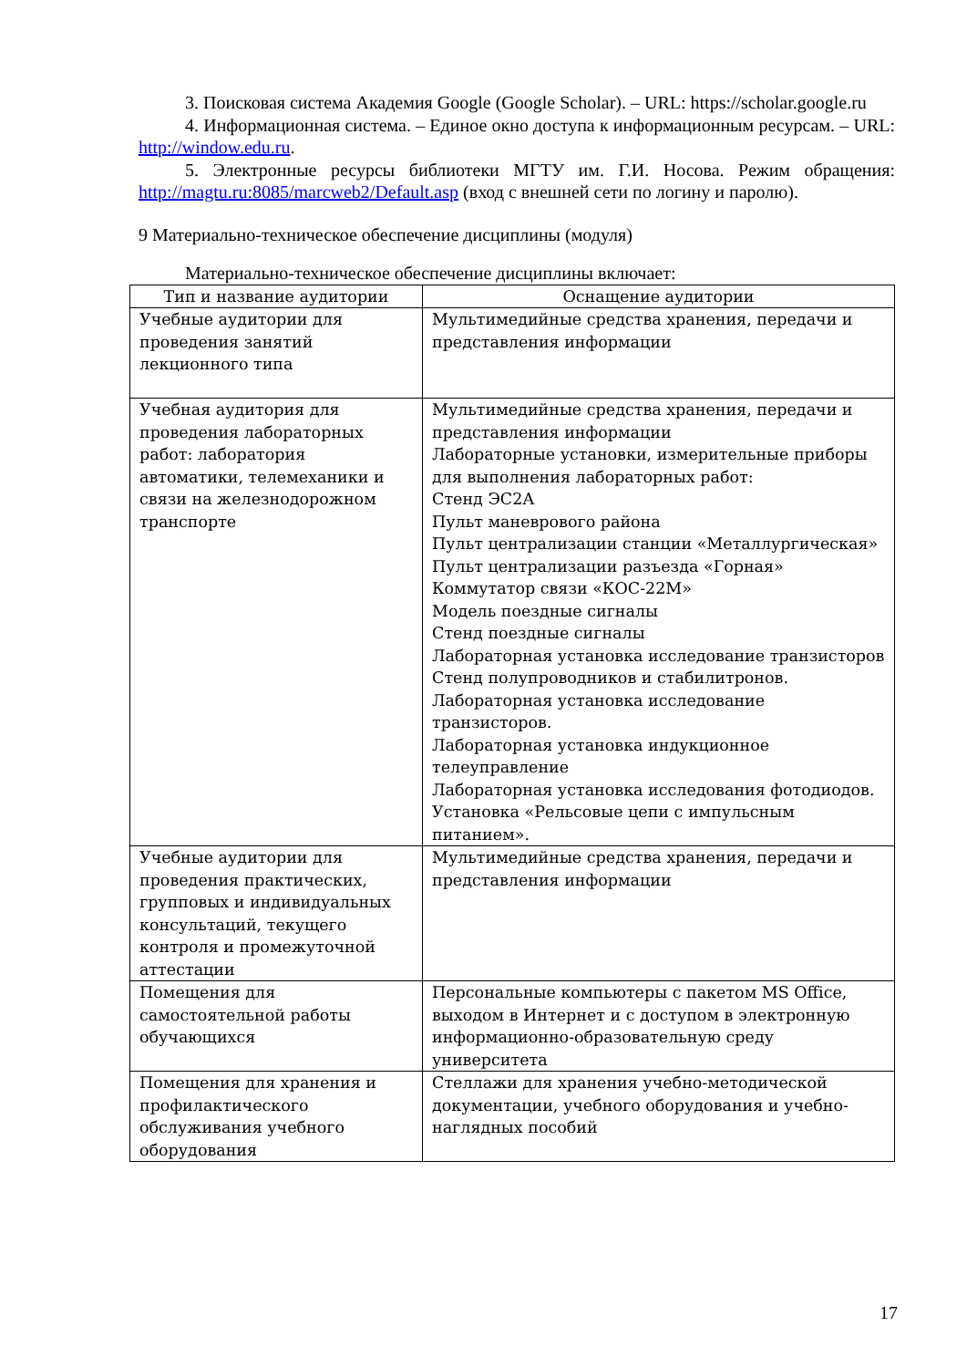3. Поисковая система Академия Google (Google Scholar). – URL: https://scholar.google.ru
4. Информационная система. – Единое окно доступа к информационным ресурсам. – URL: http://window.edu.ru.
5. Электронные ресурсы библиотеки МГТУ им. Г.И. Носова. Режим обращения: http://magtu.ru:8085/marcweb2/Default.asp (вход с внешней сети по логину и паролю).
9 Материально-техническое обеспечение дисциплины (модуля)
Материально-техническое обеспечение дисциплины включает:
| Тип и название аудитории | Оснащение аудитории |
| --- | --- |
| Учебные аудитории для проведения занятий лекционного типа | Мультимедийные средства хранения, передачи и представления информации |
| Учебная аудитория для проведения лабораторных работ: лаборатория автоматики, телемеханики и связи на железнодорожном транспорте | Мультимедийные средства хранения, передачи и представления информации Лабораторные установки, измерительные приборы для выполнения лабораторных работ: Стенд ЭС2А Пульт маневрового района Пульт централизации станции «Металлургическая» Пульт централизации разъезда «Горная» Коммутатор связи «КОС-22М» Модель поездные сигналы Стенд поездные сигналы Лабораторная установка исследование транзисторов Стенд полупроводников и стабилитронов. Лабораторная установка исследование транзисторов. Лабораторная установка индукционное телеуправление Лабораторная установка исследования фотодиодов. Установка «Рельсовые цепи с импульсным питанием». |
| Учебные аудитории для проведения практических, групповых и индивидуальных консультаций, текущего контроля и промежуточной аттестации | Мультимедийные средства хранения, передачи и представления информации |
| Помещения для самостоятельной работы обучающихся | Персональные компьютеры с пакетом MS Office, выходом в Интернет и с доступом в электронную информационно-образовательную среду университета |
| Помещения для хранения и профилактического обслуживания учебного оборудования | Стеллажи для хранения учебно-методической документации, учебного оборудования и учебно-наглядных пособий |
17